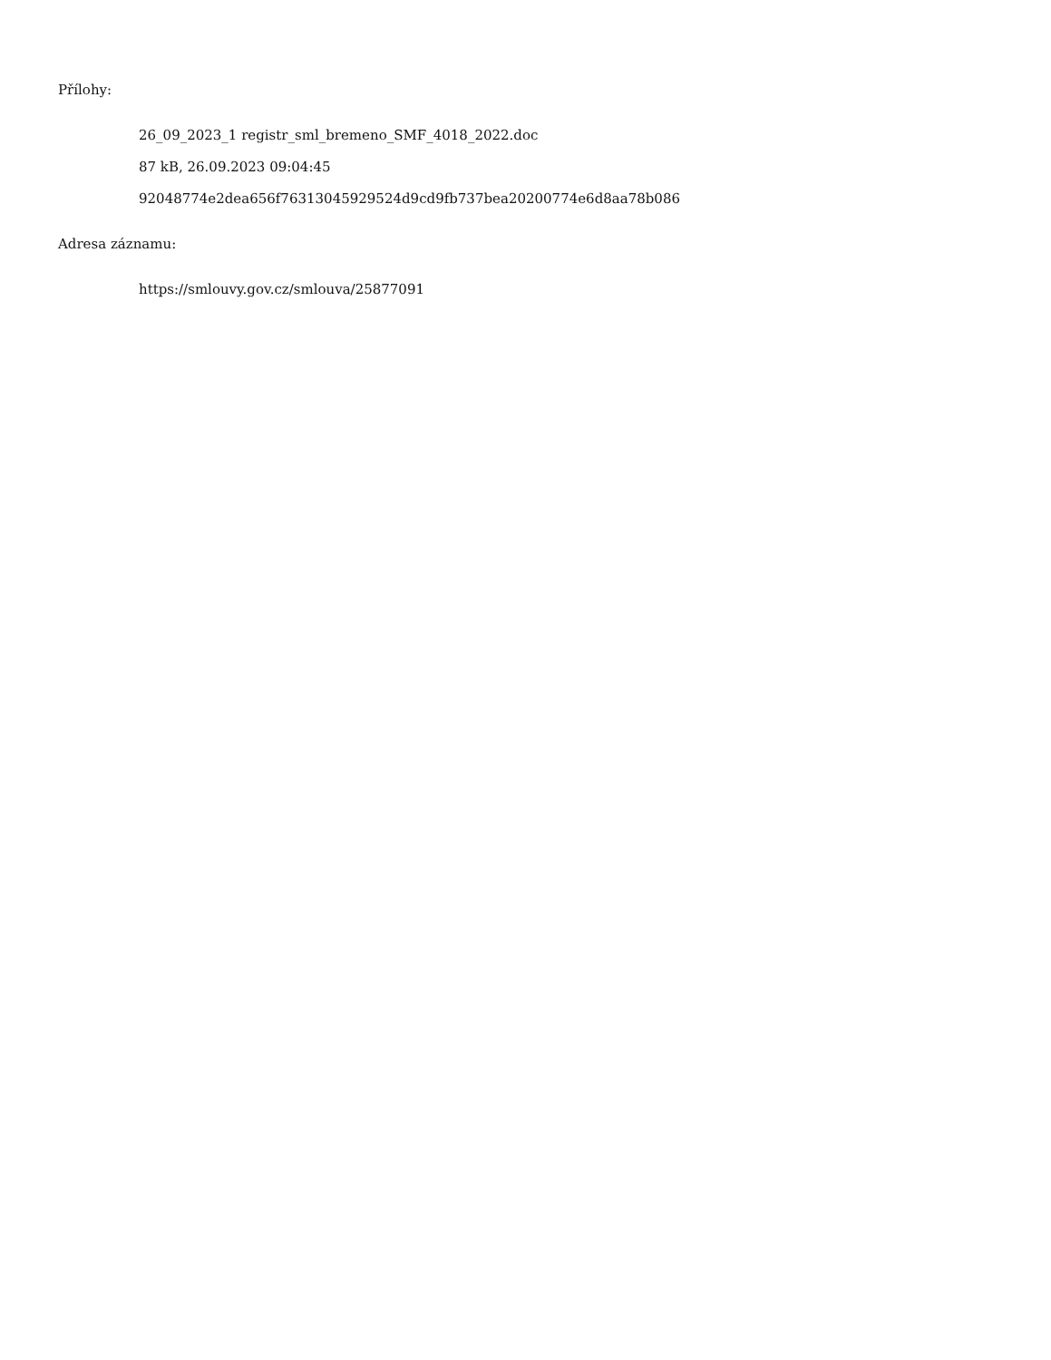Přílohy:
26_09_2023_1 registr_sml_bremeno_SMF_4018_2022.doc
87 kB, 26.09.2023 09:04:45
92048774e2dea656f76313045929524d9cd9fb737bea20200774e6d8aa78b086
Adresa záznamu:
https://smlouvy.gov.cz/smlouva/25877091